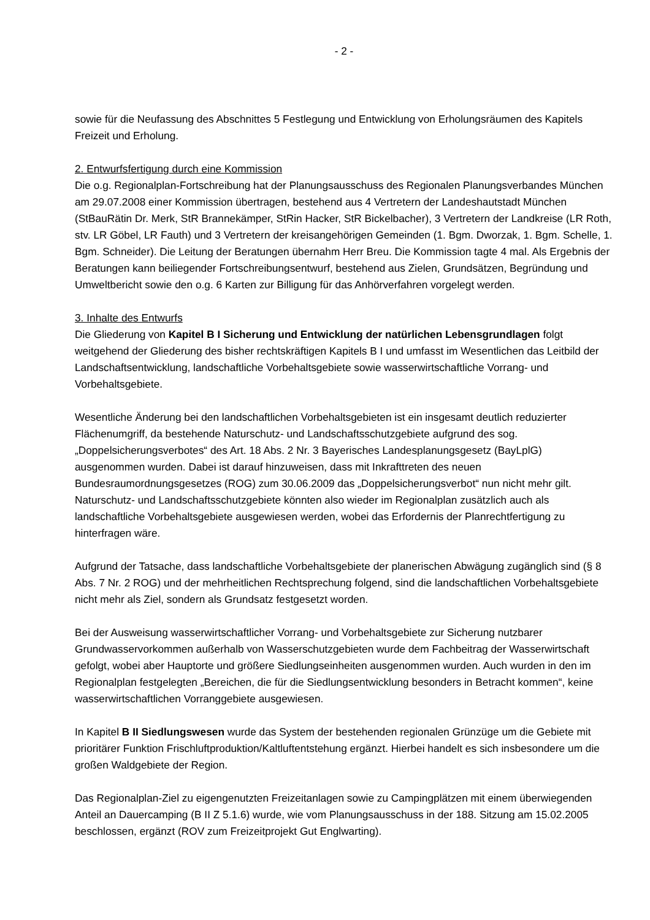- 2 -
sowie für die Neufassung des Abschnittes 5 Festlegung und Entwicklung von Erholungsräumen des Kapitels Freizeit und Erholung.
2. Entwurfsfertigung durch eine Kommission
Die o.g. Regionalplan-Fortschreibung hat der Planungsausschuss des Regionalen Planungsverbandes München am 29.07.2008 einer Kommission übertragen, bestehend aus 4 Vertretern der Landeshautstadt München (StBauRätin Dr. Merk, StR Brannekämper, StRin Hacker, StR Bickelbacher), 3 Vertretern der Landkreise (LR Roth, stv. LR Göbel, LR Fauth) und 3 Vertretern der kreisangehörigen Gemeinden (1. Bgm. Dworzak, 1. Bgm. Schelle, 1. Bgm. Schneider). Die Leitung der Beratungen übernahm Herr Breu. Die Kommission tagte 4 mal. Als Ergebnis der Beratungen kann beiliegender Fortschreibungsentwurf, bestehend aus Zielen, Grundsätzen, Begründung und Umweltbericht sowie den o.g. 6 Karten zur Billigung für das Anhörverfahren vorgelegt werden.
3. Inhalte des Entwurfs
Die Gliederung von Kapitel B I Sicherung und Entwicklung der natürlichen Lebensgrundlagen folgt weitgehend der Gliederung des bisher rechtskräftigen Kapitels B I und umfasst im Wesentlichen das Leitbild der Landschaftsentwicklung, landschaftliche Vorbehaltsgebiete sowie wasserwirtschaftliche Vorrang- und Vorbehaltsgebiete.
Wesentliche Änderung bei den landschaftlichen Vorbehaltsgebieten ist ein insgesamt deutlich reduzierter Flächenumgriff, da bestehende Naturschutz- und Landschaftsschutzgebiete aufgrund des sog. „Doppelsicherungsverbotes“ des Art. 18 Abs. 2 Nr. 3 Bayerisches Landesplanungsgesetz (BayLplG) ausgenommen wurden. Dabei ist darauf hinzuweisen, dass mit Inkrafttreten des neuen Bundesraumordnungsgesetzes (ROG) zum 30.06.2009 das „Doppelsicherungsverbot“ nun nicht mehr gilt. Naturschutz- und Landschaftsschutzgebiete könnten also wieder im Regionalplan zusätzlich auch als landschaftliche Vorbehaltsgebiete ausgewiesen werden, wobei das Erfordernis der Planrechtfertigung zu hinterfragen wäre.
Aufgrund der Tatsache, dass landschaftliche Vorbehaltsgebiete der planerischen Abwägung zugänglich sind (§ 8 Abs. 7 Nr. 2 ROG) und der mehrheitlichen Rechtsprechung folgend, sind die landschaftlichen Vorbehaltsgebiete nicht mehr als Ziel, sondern als Grundsatz festgesetzt worden.
Bei der Ausweisung wasserwirtschaftlicher Vorrang- und Vorbehaltsgebiete zur Sicherung nutzbarer Grundwasservorkommen außerhalb von Wasserschutzgebieten wurde dem Fachbeitrag der Wasserwirtschaft gefolgt, wobei aber Hauptorte und größere Siedlungseinheiten ausgenommen wurden. Auch wurden in den im Regionalplan festgelegten „Bereichen, die für die Siedlungsentwicklung besonders in Betracht kommen“, keine wasserwirtschaftlichen Vorranggebiete ausgewiesen.
In Kapitel B II Siedlungswesen wurde das System der bestehenden regionalen Grünzüge um die Gebiete mit prioritärer Funktion Frischluftproduktion/Kaltluftentstehung ergänzt. Hierbei handelt es sich insbesondere um die großen Waldgebiete der Region.
Das Regionalplan-Ziel zu eigengenutzten Freizeitanlagen sowie zu Campingplätzen mit einem überwiegenden Anteil an Dauercamping (B II Z 5.1.6) wurde, wie vom Planungsausschuss in der 188. Sitzung am 15.02.2005 beschlossen, ergänzt (ROV zum Freizeitprojekt Gut Englwarting).